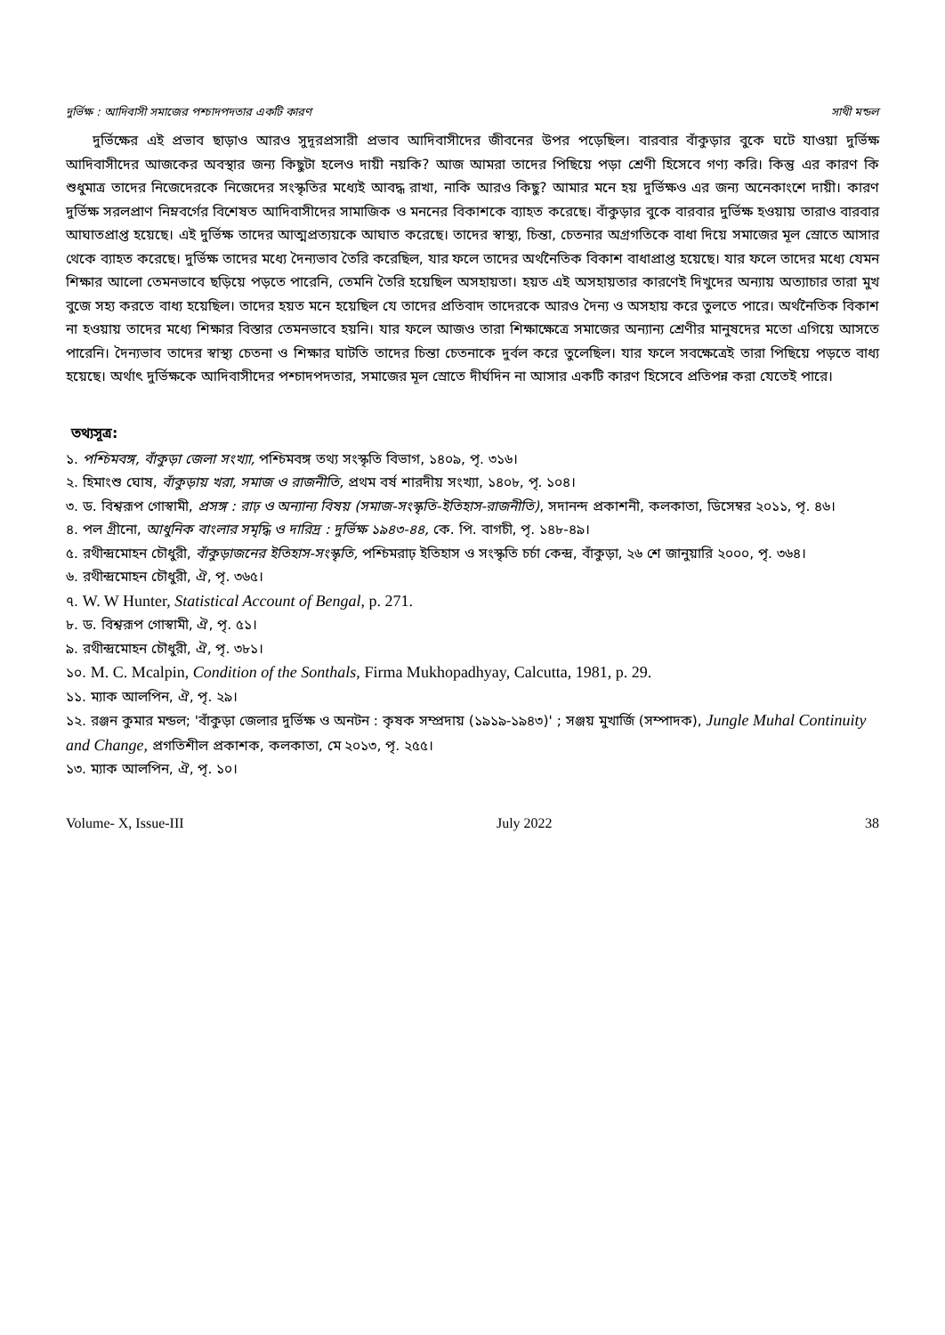দুর্ভিক্ষ : আদিবাসী সমাজের পশ্চাদপদতার একটি কারণ সাথী মন্ডল
দুর্ভিক্ষের এই প্রভাব ছাড়াও আরও সুদূরপ্রসারী প্রভাব আদিবাসীদের জীবনের উপর পড়েছিল। বারবার বাঁকুড়ার বুকে ঘটে যাওয়া দুর্ভিক্ষ আদিবাসীদের আজকের অবস্থার জন্য কিছুটা হলেও দায়ী নয়কি? আজ আমরা তাদের পিছিয়ে পড়া শ্রেণী হিসেবে গণ্য করি। কিন্তু এর কারণ কি শুধুমাত্র তাদের নিজেদেরকে নিজেদের সংস্কৃতির মধ্যেই আবদ্ধ রাখা, নাকি আরও কিছু? আমার মনে হয় দুর্ভিক্ষও এর জন্য অনেকাংশে দায়ী। কারণ দুর্ভিক্ষ সরলপ্রাণ নিম্নবর্গের বিশেষত আদিবাসীদের সামাজিক ও মননের বিকাশকে ব্যাহত করেছে। বাঁকুড়ার বুকে বারবার দুর্ভিক্ষ হওয়ায় তারাও বারবার আঘাতপ্রাপ্ত হয়েছে। এই দুর্ভিক্ষ তাদের আত্মপ্রত্যয়কে আঘাত করেছে। তাদের স্বাস্থ্য, চিন্তা, চেতনার অগ্রগতিকে বাধা দিয়ে সমাজের মূল স্রোতে আসার থেকে ব্যাহত করেছে। দুর্ভিক্ষ তাদের মধ্যে দৈন্যভাব তৈরি করেছিল, যার ফলে তাদের অর্থনৈতিক বিকাশ বাধাপ্রাপ্ত হয়েছে। যার ফলে তাদের মধ্যে যেমন শিক্ষার আলো তেমনভাবে ছড়িয়ে পড়তে পারেনি, তেমনি তৈরি হয়েছিল অসহায়তা। হয়ত এই অসহায়তার কারণেই দিখুদের অন্যায় অত্যাচার তারা মুখ বুজে সহ্য করতে বাধ্য হয়েছিল। তাদের হয়ত মনে হয়েছিল যে তাদের প্রতিবাদ তাদেরকে আরও দৈন্য ও অসহায় করে তুলতে পারে। অর্থনৈতিক বিকাশ না হওয়ায় তাদের মধ্যে শিক্ষার বিস্তার তেমনভাবে হয়নি। যার ফলে আজও তারা শিক্ষাক্ষেত্রে সমাজের অন্যান্য শ্রেণীর মানুষদের মতো এগিয়ে আসতে পারেনি। দৈন্যভাব তাদের স্বাস্থ্য চেতনা ও শিক্ষার ঘাটতি তাদের চিন্তা চেতনাকে দুর্বল করে তুলেছিল। যার ফলে সবক্ষেত্রেই তারা পিছিয়ে পড়তে বাধ্য হয়েছে। অর্থাৎ দুর্ভিক্ষকে আদিবাসীদের পশ্চাদপদতার, সমাজের মূল স্রোতে দীর্ঘদিন না আসার একটি কারণ হিসেবে প্রতিপন্ন করা যেতেই পারে।
তথ্যসূত্র:
১. পশ্চিমবঙ্গ, বাঁকুড়া জেলা সংখ্যা, পশ্চিমবঙ্গ তথ্য সংস্কৃতি বিভাগ, ১৪০৯, পৃ. ৩১৬।
২. হিমাংশু ঘোষ, বাঁকুড়ায় খরা, সমাজ ও রাজনীতি, প্রথম বর্ষ শারদীয় সংখ্যা, ১৪০৮, পৃ. ১০৪।
৩. ড. বিশ্বরূপ গোস্বামী, প্রসঙ্গ : রাঢ় ও অন্যান্য বিষয় (সমাজ-সংস্কৃতি-ইতিহাস-রাজনীতি), সদানন্দ প্রকাশনী, কলকাতা, ডিসেম্বর ২০১১, পৃ. ৪৬।
৪. পল গ্রীনো, আধুনিক বাংলার সমৃদ্ধি ও দারিদ্র : দুর্ভিক্ষ ১৯৪৩-৪৪, কে. পি. বাগচী, পৃ. ১৪৮-৪৯।
৫. রথীন্দ্রমোহন চৌধুরী, বাঁকুড়াজনের ইতিহাস-সংস্কৃতি, পশ্চিমরাঢ় ইতিহাস ও সংস্কৃতি চর্চা কেন্দ্র, বাঁকুড়া, ২৬ শে জানুয়ারি ২০০০, পৃ. ৩৬৪।
৬. রথীন্দ্রমোহন চৌধুরী, ঐ, পৃ. ৩৬৫।
৭. W. W Hunter, Statistical Account of Bengal, p. 271.
৮. ড. বিশ্বরূপ গোস্বামী, ঐ, পৃ. ৫১।
৯. রথীন্দ্রমোহন চৌধুরী, ঐ, পৃ. ৩৮১।
১০. M. C. Mcalpin, Condition of the Sonthals, Firma Mukhopadhyay, Calcutta, 1981, p. 29.
১১. ম্যাক আলপিন, ঐ, পৃ. ২৯।
১২. রঞ্জন কুমার মন্ডল; 'বাঁকুড়া জেলার দুর্ভিক্ষ ও অনটন : কৃষক সম্প্রদায় (১৯১৯-১৯৪৩)' ; সঞ্জয় মুখার্জি (সম্পাদক), Jungle Muhal Continuity and Change, প্রগতিশীল প্রকাশক, কলকাতা, মে ২০১৩, পৃ. ২৫৫।
১৩. ম্যাক আলপিন, ঐ, পৃ. ১০।
Volume- X, Issue-III July 2022 38